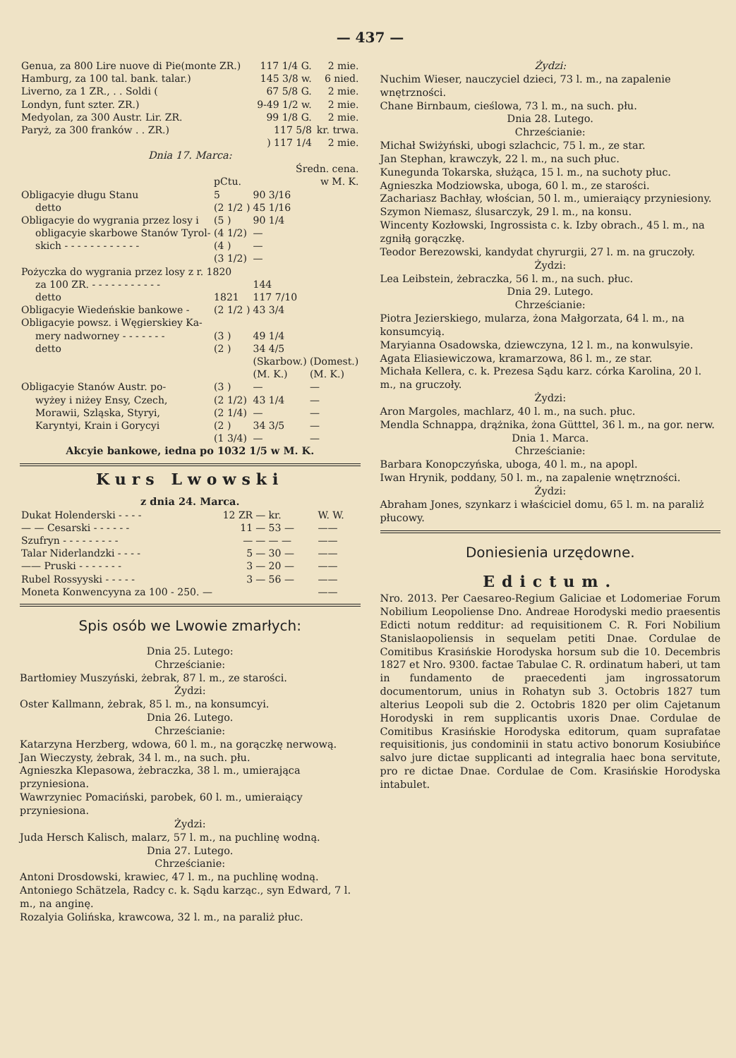— 437 —
| Genua, za 800 Lire nuove di Pie(monte ZR.) | 117 1/4 G. | 2 mie. |
| Hamburg, za 100 tal. bank. talar.) | 145 3/8 w. | 6 nied. |
| Liverno, za 1 ZR., . . Soldi ( | 67 5/8 G. | 2 mie. |
| Londyn, funt szter. ZR.) | 9-49 1/2 w. | 2 mie. |
| Medyolan, za 300 Austr. Lir. ZR. | 99 1/8 G. | 2 mie. |
| Paryż, za 300 franków . . ZR.) | 117 5/8 | kr. trwa. |
| | ) 117 1/4 | 2 mie. |
Dnia 17. Marca:
| | | Średn. cena. | |
| | pCtu. | w M. K. | |
| Obligacyie długu Stanu | 5 | 90 3/16 | |
| detto | (2 1/2 ) | 45 1/16 | |
| Obligacyie do wygrania przez losy i | (5 ) | 90 1/4 | |
| obligacyie skarbowe Stanów Tyrol- | (4 1/2) | — | |
| skich - - - - - - - - - - - - | (4 ) | — | |
| | (3 1/2) | — | |
| Pożyczka do wygrania przez losy z r. 1820 | | | |
| za 100 ZR. - - - - - - - - - - - | | 144 | |
| detto | 1821 | 117 7/10 | |
| Obligacyie Wiedeńskie bankowe - | (2 1/2 ) | 43 3/4 | |
| Obligacyie powsz. i Węgierskiey Ka- | | | |
| mery nadworney - - - - - - - | (3 ) | 49 1/4 | |
| detto | (2 ) | 34 4/5 | |
| | | (Skarbow.) (M. K.) | (Domest.) (M. K.) |
| Obligacyie Stanów Austr. po- | (3 ) | — | — |
| wyżey i niżey Ensy, Czech, | (2 1/2) | 43 1/4 | — |
| Morawii, Szląska, Styryi, | (2 1/4) | — | — |
| Karyntyi, Krain i Gorycyi | (2 ) | 34 3/5 | — |
| | (1 3/4) | — | — |
Akcyie bankowe, iedna po 1032 1/5 w M. K.
Kurs Lwowski
z dnia 24. Marca.
| Dukat Holenderski - - - - | 12 ZR | — kr. | W. W. |
| — — Cesarski - - - - - - | 11 | — 53 — | —— |
| Szufryn - - - - - - - - - | — | — — — | —— |
| Talar Niderlandzki - - - - | 5 | — 30 — | —— |
| —— Pruski - - - - - - - | 3 | — 20 — | —— |
| Rubel Rossyyski - - - - - | 3 | — 56 — | —— |
| Moneta Konwencyyna za 100 - 250. — | | | —— |
Spis osób we Lwowie zmarłych:
Dnia 25. Lutego:
Chrześcianie:
Bartłomiey Muszyński, żebrak, 87 l. m., ze starości.
Żydzi:
Oster Kallmann, żebrak, 85 l. m., na konsumcyi.
Dnia 26. Lutego.
Chrześcianie:
Katarzyna Herzberg, wdowa, 60 l. m., na gorączkę nerwową.
Jan Wieczysty, żebrak, 34 l. m., na such. płu.
Agnieszka Klepasowa, żebraczka, 38 l. m., umierająca przyniesiona.
Wawrzyniec Pomaciński, parobek, 60 l. m., umieraiący przyniesiona.
Żydzi:
Juda Hersch Kalisch, malarz, 57 l. m., na puchlinę wodną.
Dnia 27. Lutego.
Chrześcianie:
Antoni Drosdowski, krawiec, 47 l. m., na puchlinę wodną.
Antoniego Schätzela, Radcy c. k. Sądu karząc., syn Edward, 7 l. m., na anginę.
Rozalyia Golińska, krawcowa, 32 l. m., na paraliż płuc.
Żydzi:
Nuchim Wieser, nauczyciel dzieci, 73 l. m., na zapalenie wnętrzności.
Chane Birnbaum, cieślowa, 73 l. m., na such. płu.
Dnia 28. Lutego.
Chrześcianie:
Michał Swiżyński, ubogi szlachcic, 75 l. m., ze star.
Jan Stephan, krawczyk, 22 l. m., na such płuc.
Kunegunda Tokarska, służąca, 15 l. m., na suchoty płuc.
Agnieszka Modziowska, uboga, 60 l. m., ze starości.
Zachariasz Bachłay, włościan, 50 l. m., umieraiący przyniesiony.
Szymon Niemasz, ślusarczyk, 29 l. m., na konsu.
Wincenty Kozłowski, Ingrossista c. k. Izby obrach., 45 l. m., na zgniłą gorączkę.
Teodor Berezowski, kandydat chyrurgii, 27 l. m. na gruczoły.
Żydzi:
Lea Leibstein, żebraczka, 56 l. m., na such. płuc.
Dnia 29. Lutego.
Chrześcianie:
Piotra Jezierskiego, mularza, żona Małgorzata, 64 l. m., na konsumcyią.
Maryianna Osadowska, dziewczyna, 12 l. m., na konwulsyie.
Agata Eliasiewiczowa, kramarzowa, 86 l. m., ze star.
Michała Kellera, c. k. Prezesa Sądu karz. córka Karolina, 20 l. m., na gruczoły.
Żydzi:
Aron Margoles, machlarz, 40 l. m., na such. płuc.
Mendla Schnappa, drążnika, żona Gütttel, 36 l. m., na gor. nerw.
Dnia 1. Marca.
Chrześcianie:
Barbara Konopczyńska, uboga, 40 l. m., na apopl.
Iwan Hrynik, poddany, 50 l. m., na zapalenie wnętrzności.
Żydzi:
Abraham Jones, szynkarz i właściciel domu, 65 l. m. na paraliż płucowy.
Doniesienia urzędowne.
Edictum.
Nro. 2013. Per Caesareo-Regium Galiciae et Lodomeriae Forum Nobilium Leopoliense Dno. Andreae Horodyski medio praesentis Edicti notum redditur: ad requisitionem C. R. Fori Nobilium Stanislaopoliensis in sequelam petiti Dnae. Cordulae de Comitibus Krasińskie Horodyska horsum sub die 10. Decembris 1827 et Nro. 9300. factae Tabulae C. R. ordinatum haberi, ut tam in fundamento de praecedenti jam ingrossatorum documentorum, unius in Rohatyn sub 3. Octobris 1827 tum alterius Leopoli sub die 2. Octobris 1820 per olim Cajetanum Horodyski in rem supplicantis uxoris Dnae. Cordulae de Comitibus Krasińskie Horodyska editorum, quam suprafatae requisitionis, jus condominii in statu activo bonorum Kosiubińce salvo jure dictae supplicanti ad integralia haec bona servitute, pro re dictae Dnae. Cordulae de Com. Krasińskie Horodyska intabulet.